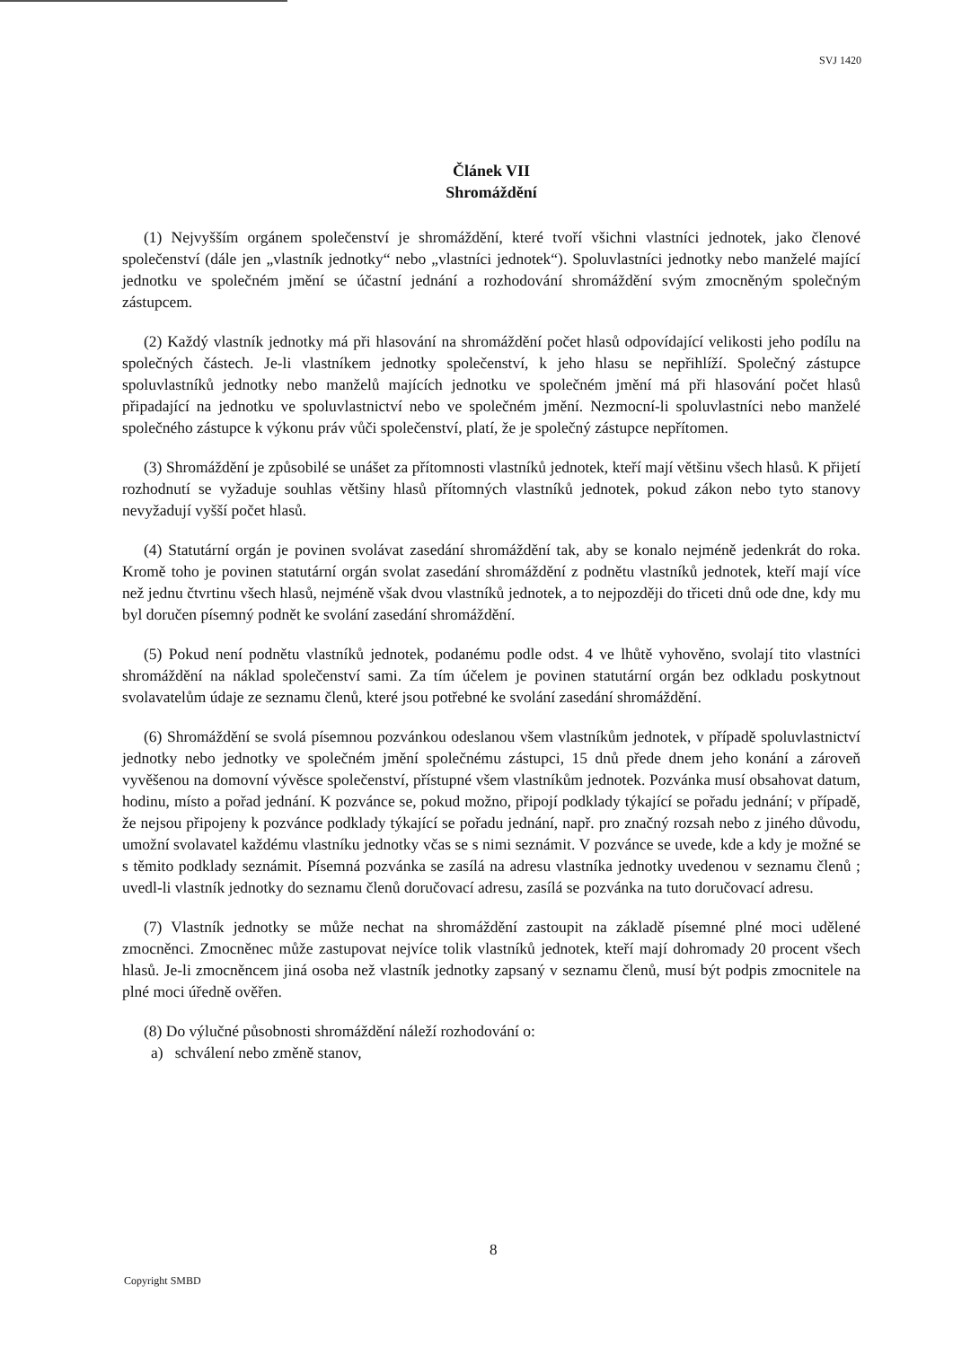SVJ 1420
Článek VII
Shromáždění
(1) Nejvyšším orgánem společenství je shromáždění, které tvoří všichni vlastníci jednotek, jako členové společenství (dále jen „vlastník jednotky“ nebo „vlastníci jednotek“). Spoluvlastníci jednotky nebo manželé mající jednotku ve společném jmění se účastní jednání a rozhodování shromáždění svým zmocněným společným zástupcem.
(2) Každý vlastník jednotky má při hlasování na shromáždění počet hlasů odpovídající velikosti jeho podílu na společných částech. Je-li vlastníkem jednotky společenství, k jeho hlasu se nepřihlíží. Společný zástupce spoluvlastníků jednotky nebo manželů majících jednotku ve společném jmění má při hlasování počet hlasů připadající na jednotku ve spoluvlastnictví nebo ve společném jmění. Nezmocní-li spoluvlastníci nebo manželé společného zástupce k výkonu práv vůči společenství, platí, že je společný zástupce nepřítomen.
(3) Shromáždění je způsobilé se unášet za přítomnosti vlastníků jednotek, kteří mají většinu všech hlasů. K přijetí rozhodnutí se vyžaduje souhlas většiny hlasů přítomných vlastníků jednotek, pokud zákon nebo tyto stanovy nevyžadují vyšší počet hlasů.
(4) Statutární orgán je povinen svolávat zasedání shromáždění tak, aby se konalo nejméně jedenkrát do roka. Kromě toho je povinen statutární orgán svolat zasedání shromáždění z podnětu vlastníků jednotek, kteří mají více než jednu čtvrtinu všech hlasů, nejméně však dvou vlastníků jednotek, a to nejpozději do třiceti dnů ode dne, kdy mu byl doručen písemný podnět ke svolání zasedání shromáždění.
(5) Pokud není podnětu vlastníků jednotek, podanému podle odst. 4 ve lhůtě vyhověno, svolají tito vlastníci shromáždění na náklad společenství sami. Za tím účelem je povinen statutární orgán bez odkladu poskytnout svolavatelům údaje ze seznamu členů, které jsou potřebné ke svolání zasedání shromáždění.
(6) Shromáždění se svolá písemnou pozvánkou odeslanou všem vlastníkům jednotek, v případě spoluvlastnictví jednotky nebo jednotky ve společném jmění společnému zástupci, 15 dnů přede dnem jeho konání a zároveň vyvěšenou na domovní vývěsce společenství, přístupné všem vlastníkům jednotek. Pozvánka musí obsahovat datum, hodinu, místo a pořad jednání. K pozvánce se, pokud možno, připojí podklady týkající se pořadu jednání; v případě, že nejsou připojeny k pozvánce podklady týkající se pořadu jednání, např. pro značný rozsah nebo z jiného důvodu, umožní svolavatel každému vlastníku jednotky včas se s nimi seznámit. V pozvánce se uvede, kde a kdy je možné se s těmito podklady seznámit. Písemná pozvánka se zasílá na adresu vlastníka jednotky uvedenou v seznamu členů ; uvedl-li vlastník jednotky do seznamu členů doručovací adresu, zasílá se pozvánka na tuto doručovací adresu.
(7) Vlastník jednotky se může nechat na shromáždění zastoupit na základě písemné plné moci udělené zmocněnci. Zmocněnec může zastupovat nejvíce tolik vlastníků jednotek, kteří mají dohromady 20 procent všech hlasů. Je-li zmocněncem jiná osoba než vlastník jednotky zapsaný v seznamu členů, musí být podpis zmocnitele na plné moci úředně ověřen.
(8) Do výlučné působnosti shromáždění náleží rozhodování o:
a) schválení nebo změně stanov,
8
Copyright SMBD